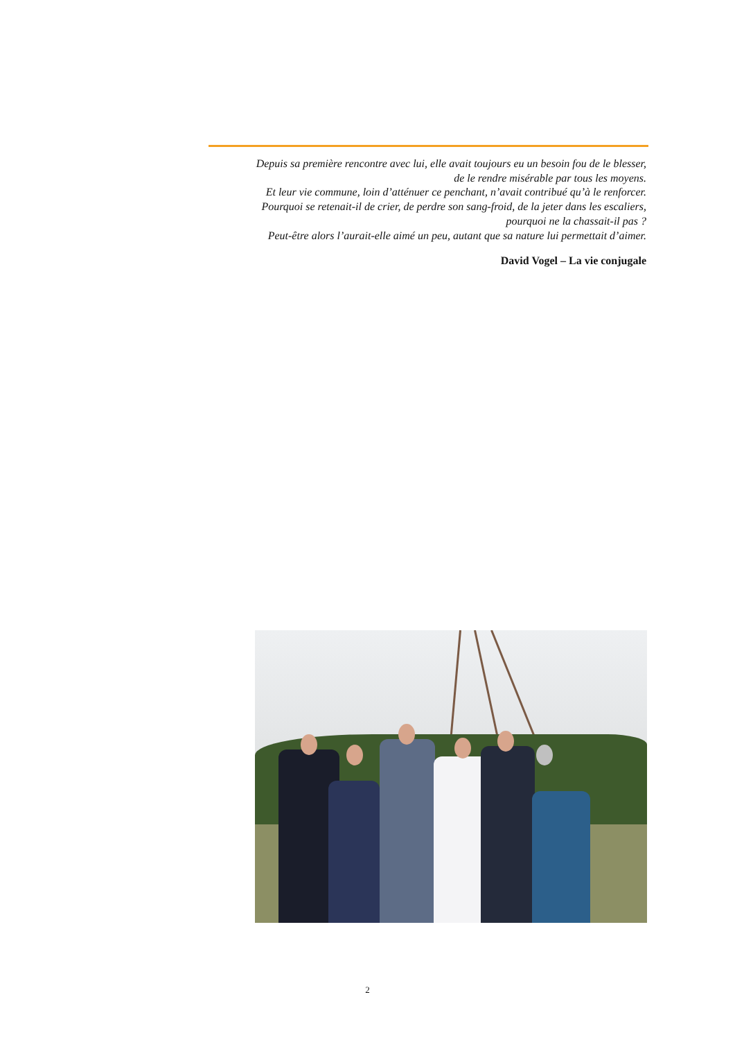Depuis sa première rencontre avec lui, elle avait toujours eu un besoin fou de le blesser,
de le rendre misérable par tous les moyens.
Et leur vie commune, loin d’atténuer ce penchant, n’avait contribué qu’à le renforcer.
Pourquoi se retenait-il de crier, de perdre son sang-froid, de la jeter dans les escaliers,
pourquoi ne la chassait-il pas ?
Peut-être alors l’aurait-elle aimé un peu, autant que sa nature lui permettait d’aimer.
David Vogel – La vie conjugale
2